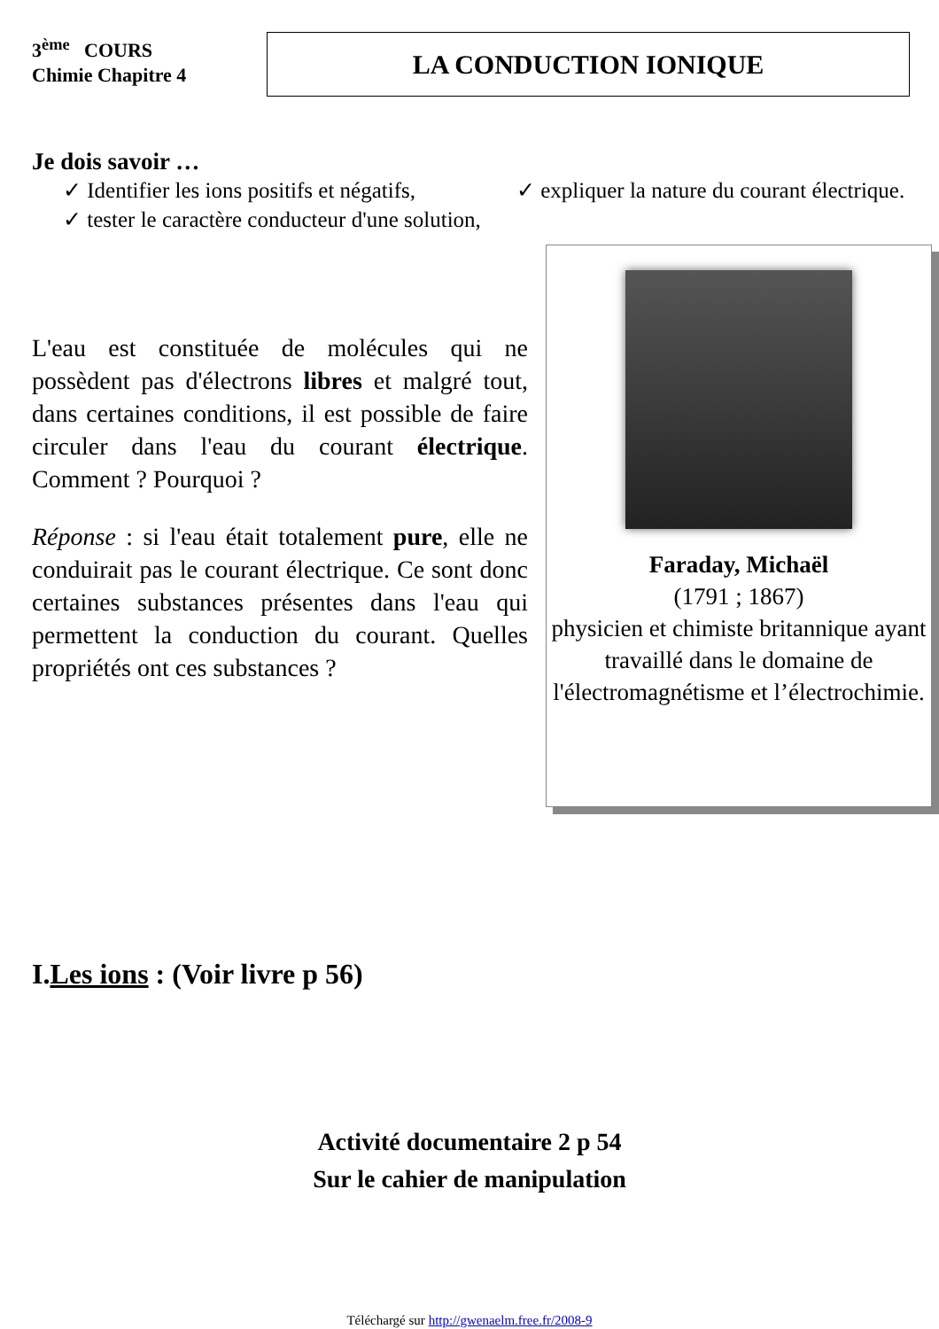3<sup>ème</sup> COURS
Chimie Chapitre 4
LA CONDUCTION IONIQUE
Je dois savoir …
✓ Identifier les ions positifs et négatifs,
✓ tester le caractère conducteur d'une solution,
✓ expliquer la nature du courant électrique.
L'eau est constituée de molécules qui ne possèdent pas d'électrons libres et malgré tout, dans certaines conditions, il est possible de faire circuler dans l'eau du courant électrique. Comment ? Pourquoi ?
Réponse : si l'eau était totalement pure, elle ne conduirait pas le courant électrique. Ce sont donc certaines substances présentes dans l'eau qui permettent la conduction du courant. Quelles propriétés ont ces substances ?
Faraday, Michaël
(1791 ; 1867)
physicien et chimiste britannique ayant travaillé dans le domaine de l'électromagnétisme et l’électrochimie.
I.Les ions : (Voir livre p 56)
Activité documentaire 2 p 54
Sur le cahier de manipulation
Téléchargé sur http://gwenaelm.free.fr/2008-9